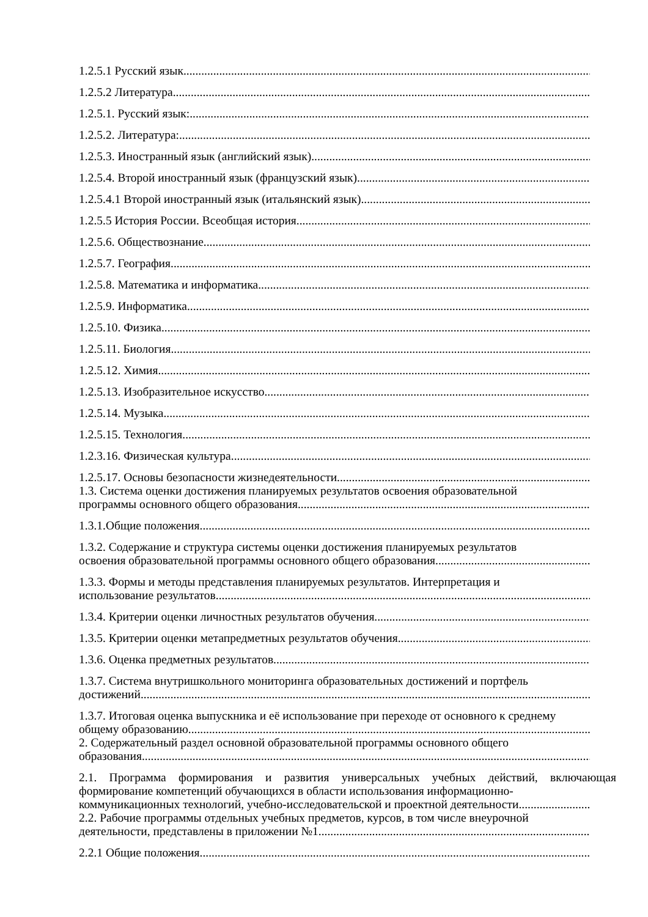1.2.5.1 Русский язык
1.2.5.2 Литература
1.2.5.1. Русский язык:
1.2.5.2. Литература:
1.2.5.3. Иностранный язык (английский язык)
1.2.5.4. Второй иностранный язык (французский язык)
1.2.5.4.1 Второй иностранный язык (итальянский язык)
1.2.5.5 История России. Всеобщая история
1.2.5.6. Обществознание
1.2.5.7. География
1.2.5.8. Математика и информатика
1.2.5.9. Информатика
1.2.5.10. Физика
1.2.5.11. Биология
1.2.5.12. Химия
1.2.5.13. Изобразительное искусство
1.2.5.14. Музыка
1.2.5.15. Технология
1.2.3.16. Физическая культура
1.2.5.17. Основы безопасности жизнедеятельности
1.3. Система оценки достижения планируемых результатов освоения образовательной
программы основного общего образования
1.3.1.Общие положения
1.3.2. Содержание и структура системы оценки достижения планируемых результатов
освоения образовательной программы основного общего образования
1.3.3. Формы и методы представления планируемых результатов. Интерпретация и
использование результатов
1.3.4. Критерии оценки личностных результатов обучения
1.3.5. Критерии оценки метапредметных результатов обучения
1.3.6. Оценка предметных результатов
1.3.7. Система внутришкольного мониторинга образовательных достижений и портфель
достижений.
1.3.7. Итоговая оценка выпускника и её использование при переходе от основного к среднему
общему образованию
2. Содержательный раздел основной образовательной программы основного общего
образования
2.1. Программа формирования и развития универсальных учебных действий, включающая формирование компетенций обучающихся в области использования информационно-
коммуникационных технологий, учебно-исследовательской и проектной деятельности
2.2. Рабочие программы отдельных учебных предметов, курсов, в том числе внеурочной
деятельности, представлены в приложении №1
2.2.1 Общие положения